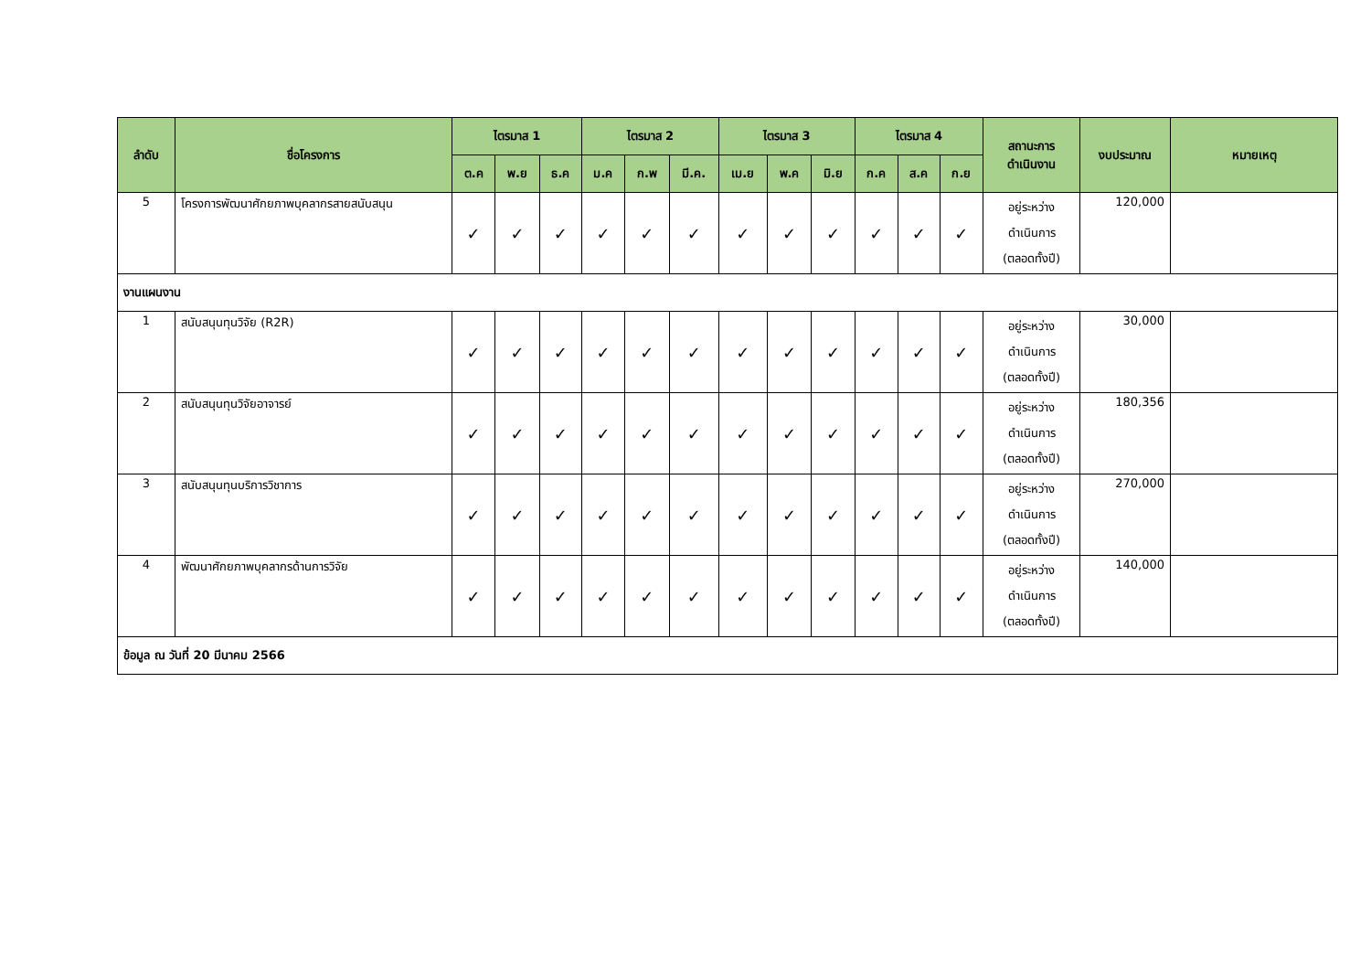| ลำดับ | ชื่อโครงการ | ไตรมาส 1 | | | ไตรมาส 2 | | | ไตรมาส 3 | | | ไตรมาส 4 | | | สถานะการ ดำเนินงาน | งบประมาณ | หมายเหตุ |
| --- | --- | --- | --- | --- | --- | --- | --- | --- | --- | --- | --- | --- | --- | --- | --- | --- |
| | | ต.ค | พ.ย | ธ.ค | ม.ค | ก.พ | มี.ค. | เม.ย | พ.ค | มิ.ย | ก.ค | ส.ค | ก.ย | | | |
| 5 | โครงการพัฒนาศักยภาพบุคลากรสายสนับสนุน | ✓ | ✓ | ✓ | ✓ | ✓ | ✓ | ✓ | ✓ | ✓ | ✓ | ✓ | ✓ | อยู่ระหว่าง ดำเนินการ (ตลอดทั้งปี) | 120,000 | |
| งานแผนงาน | | | | | | | | | | | | | | | | |
| 1 | สนับสนุนทุนวิจัย (R2R) | ✓ | ✓ | ✓ | ✓ | ✓ | ✓ | ✓ | ✓ | ✓ | ✓ | ✓ | ✓ | อยู่ระหว่าง ดำเนินการ (ตลอดทั้งปี) | 30,000 | |
| 2 | สนับสนุนทุนวิจัยอาจารย์ | ✓ | ✓ | ✓ | ✓ | ✓ | ✓ | ✓ | ✓ | ✓ | ✓ | ✓ | ✓ | อยู่ระหว่าง ดำเนินการ (ตลอดทั้งปี) | 180,356 | |
| 3 | สนับสนุนทุนบริการวิชาการ | ✓ | ✓ | ✓ | ✓ | ✓ | ✓ | ✓ | ✓ | ✓ | ✓ | ✓ | ✓ | อยู่ระหว่าง ดำเนินการ (ตลอดทั้งปี) | 270,000 | |
| 4 | พัฒนาศักยภาพบุคลากรด้านการวิจัย | ✓ | ✓ | ✓ | ✓ | ✓ | ✓ | ✓ | ✓ | ✓ | ✓ | ✓ | ✓ | อยู่ระหว่าง ดำเนินการ (ตลอดทั้งปี) | 140,000 | |
| ข้อมูล ณ วันที่ 20 มีนาคม 2566 | | | | | | | | | | | | | | | | |